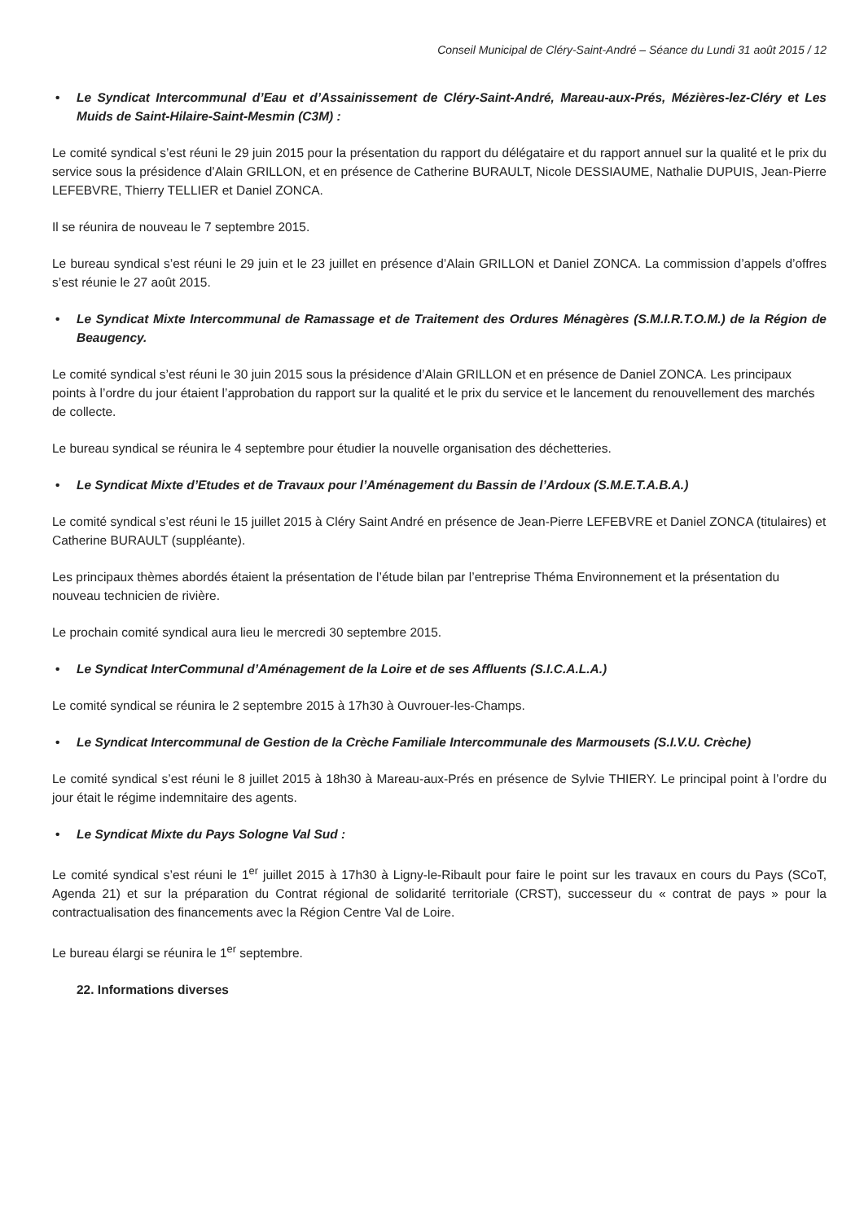Conseil Municipal de Cléry-Saint-André – Séance du Lundi 31 août 2015 / 12
• Le Syndicat Intercommunal d’Eau et d’Assainissement de Cléry-Saint-André, Mareau-aux-Prés, Mézières-lez-Cléry et Les Muids de Saint-Hilaire-Saint-Mesmin (C3M) :
Le comité syndical s’est réuni le 29 juin 2015 pour la présentation du rapport du délégataire et du rapport annuel sur la qualité et le prix du service sous la présidence d’Alain GRILLON, et en présence de Catherine BURAULT, Nicole DESSIAUME, Nathalie DUPUIS, Jean-Pierre LEFEBVRE, Thierry TELLIER et Daniel ZONCA.
Il se réunira de nouveau le 7 septembre 2015.
Le bureau syndical s’est réuni le 29 juin et le 23 juillet en présence d’Alain GRILLON et Daniel ZONCA. La commission d’appels d’offres s’est réunie le 27 août 2015.
• Le Syndicat Mixte Intercommunal de Ramassage et de Traitement des Ordures Ménagères (S.M.I.R.T.O.M.) de la Région de Beaugency.
Le comité syndical s’est réuni le 30 juin 2015 sous la présidence d’Alain GRILLON et en présence de Daniel ZONCA. Les principaux points à l’ordre du jour étaient l’approbation du rapport sur la qualité et le prix du service et le lancement du renouvellement des marchés de collecte.
Le bureau syndical se réunira le 4 septembre pour étudier la nouvelle organisation des déchetteries.
• Le Syndicat Mixte d’Etudes et de Travaux pour l’Aménagement du Bassin de l’Ardoux (S.M.E.T.A.B.A.)
Le comité syndical s’est réuni le 15 juillet 2015 à Cléry Saint André en présence de Jean-Pierre LEFEBVRE et Daniel ZONCA (titulaires) et Catherine BURAULT (suppléante).
Les principaux thèmes abordés étaient la présentation de l’étude bilan par l’entreprise Théma Environnement et la présentation du nouveau technicien de rivière.
Le prochain comité syndical aura lieu le mercredi 30 septembre 2015.
• Le Syndicat InterCommunal d’Aménagement de la Loire et de ses Affluents (S.I.C.A.L.A.)
Le comité syndical se réunira le 2 septembre 2015 à 17h30 à Ouvrouer-les-Champs.
• Le Syndicat Intercommunal de Gestion de la Crèche Familiale Intercommunale des Marmousets (S.I.V.U. Crèche)
Le comité syndical s’est réuni le 8 juillet 2015 à 18h30 à Mareau-aux-Prés en présence de Sylvie THIERY. Le principal point à l’ordre du jour était le régime indemnitaire des agents.
• Le Syndicat Mixte du Pays Sologne Val Sud :
Le comité syndical s’est réuni le 1<sup>er</sup> juillet 2015 à 17h30 à Ligny-le-Ribault pour faire le point sur les travaux en cours du Pays (SCoT, Agenda 21) et sur la préparation du Contrat régional de solidarité territoriale (CRST), successeur du « contrat de pays » pour la contractualisation des financements avec la Région Centre Val de Loire.
Le bureau élargi se réunira le 1<sup>er</sup> septembre.
22. Informations diverses